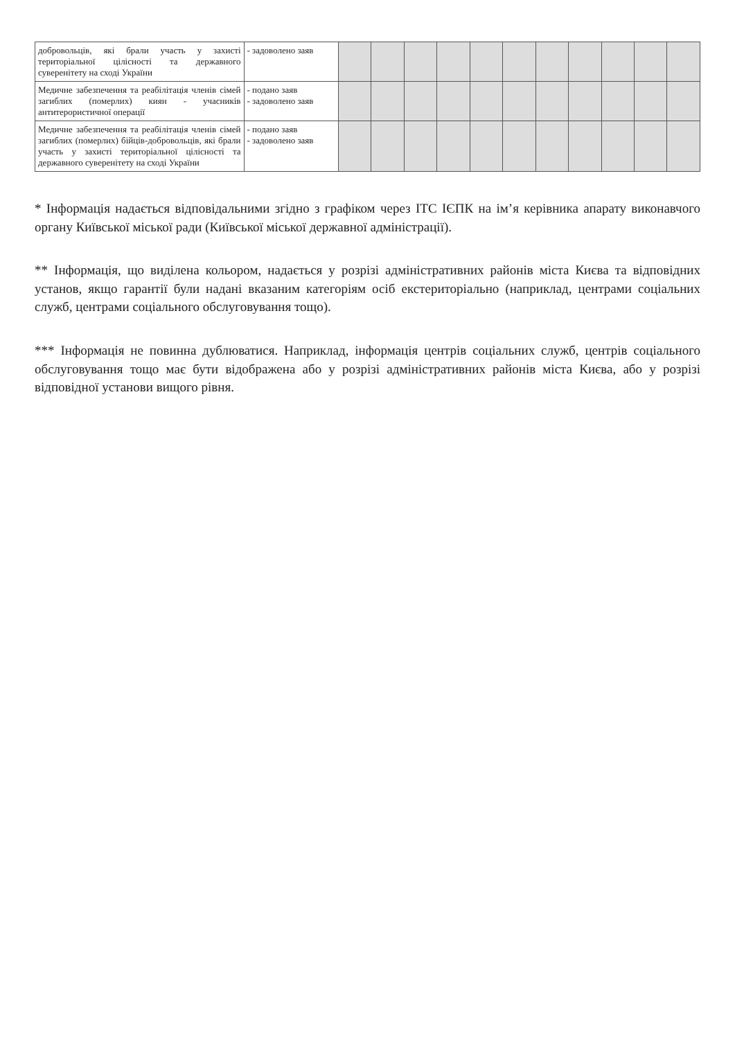| добровольців, які брали участь у захисті територіальної цілісності та державного суверенітету на сході України | - задоволено заяв | | | | | | | | | | | |
| Медичне забезпечення та реабілітація членів сімей загиблих (померлих) киян - учасників антитерористичної операції | - подано заяв - задоволено заяв | | | | | | | | | | | |
| Медичне забезпечення та реабілітація членів сімей загиблих (померлих) бійців-добровольців, які брали участь у захисті територіальної цілісності та державного суверенітету на сході України | - подано заяв - задоволено заяв | | | | | | | | | | | |
* Інформація надається відповідальними згідно з графіком через ІТС ІЄПК на ім’я керівника апарату виконавчого органу Київської міської ради (Київської міської державної адміністрації).
** Інформація, що виділена кольором, надається у розрізі адміністративних районів міста Києва та відповідних установ, якщо гарантії були надані вказаним категоріям осіб екстериторіально (наприклад, центрами соціальних служб, центрами соціального обслуговування тощо).
*** Інформація не повинна дублюватися. Наприклад, інформація центрів соціальних служб, центрів соціального обслуговування тощо має бути відображена або у розрізі адміністративних районів міста Києва, або у розрізі відповідної установи вищого рівня.